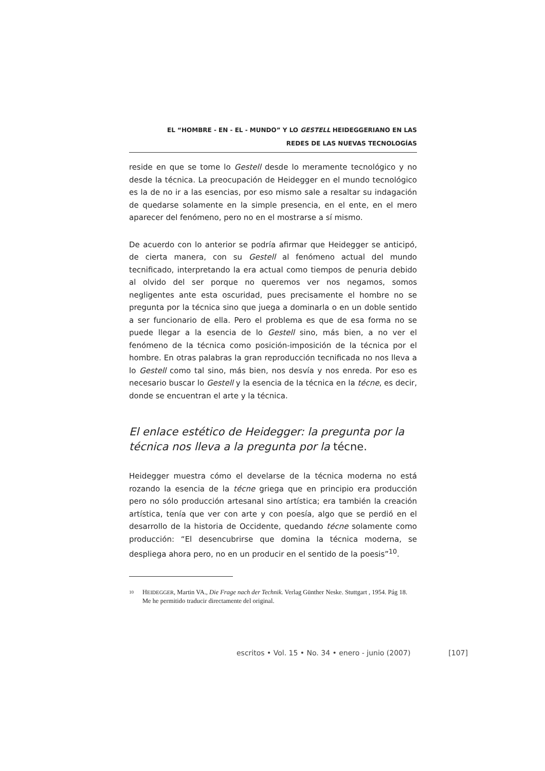EL “HOMBRE - EN - EL - MUNDO” Y LO GESTELL HEIDEGGERIANO EN LAS
REDES DE LAS NUEVAS TECNOLOGÍAS
reside en que se tome lo Gestell desde lo meramente tecnológico y no desde la técnica. La preocupación de Heidegger en el mundo tecnológico es la de no ir a las esencias, por eso mismo sale a resaltar su indagación de quedarse solamente en la simple presencia, en el ente, en el mero aparecer del fenómeno, pero no en el mostrarse a sí mismo.
De acuerdo con lo anterior se podría afirmar que Heidegger se anticipó, de cierta manera, con su Gestell al fenómeno actual del mundo tecnificado, interpretando la era actual como tiempos de penuria debido al olvido del ser porque no queremos ver nos negamos, somos negligentes ante esta oscuridad, pues precisamente el hombre no se pregunta por la técnica sino que juega a dominarla o en un doble sentido a ser funcionario de ella. Pero el problema es que de esa forma no se puede llegar a la esencia de lo Gestell sino, más bien, a no ver el fenómeno de la técnica como posición-imposición de la técnica por el hombre. En otras palabras la gran reproducción tecnificada no nos lleva a lo Gestell como tal sino, más bien, nos desvía y nos enreda. Por eso es necesario buscar lo Gestell y la esencia de la técnica en la técne, es decir, donde se encuentran el arte y la técnica.
El enlace estético de Heidegger: la pregunta por la técnica nos lleva a la pregunta por la técne.
Heidegger muestra cómo el develarse de la técnica moderna no está rozando la esencia de la técne griega que en principio era producción pero no sólo producción artesanal sino artística; era también la creación artística, tenía que ver con arte y con poesía, algo que se perdió en el desarrollo de la historia de Occidente, quedando técne solamente como producción: “El desencubrirse que domina la técnica moderna, se despliega ahora pero, no en un producir en el sentido de la poesis”<sup>10</sup>.
<sup>10</sup>
HEIDEGGER, Martin VA., Die Frage nach der Technik. Verlag Günther Neske. Stuttgart , 1954. Pág 18. Me he permitido traducir directamente del original.
escritos • Vol. 15 • No. 34 • enero - junio (2007) [107]